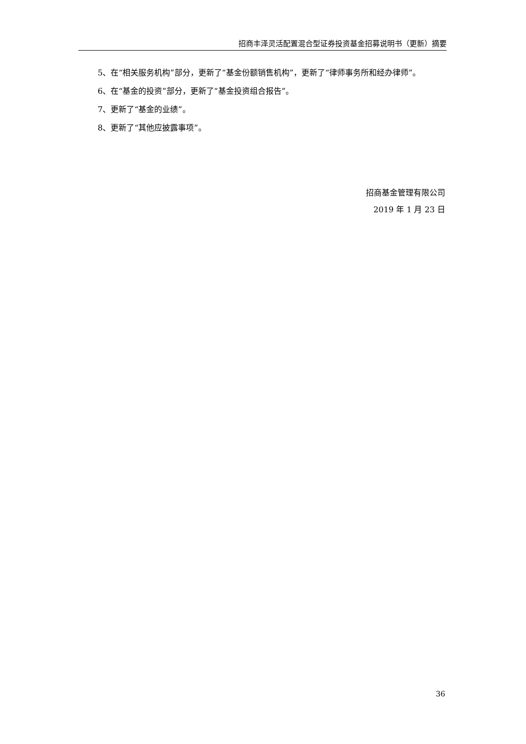招商丰泽灵活配置混合型证券投资基金招募说明书（更新）摘要
5、在“相关服务机构”部分，更新了“基金份额销售机构”，更新了“律师事务所和经办律师”。
6、在“基金的投资”部分，更新了“基金投资组合报告”。
7、更新了“基金的业绩”。
8、更新了“其他应披露事项”。
招商基金管理有限公司
2019 年 1 月 23 日
36